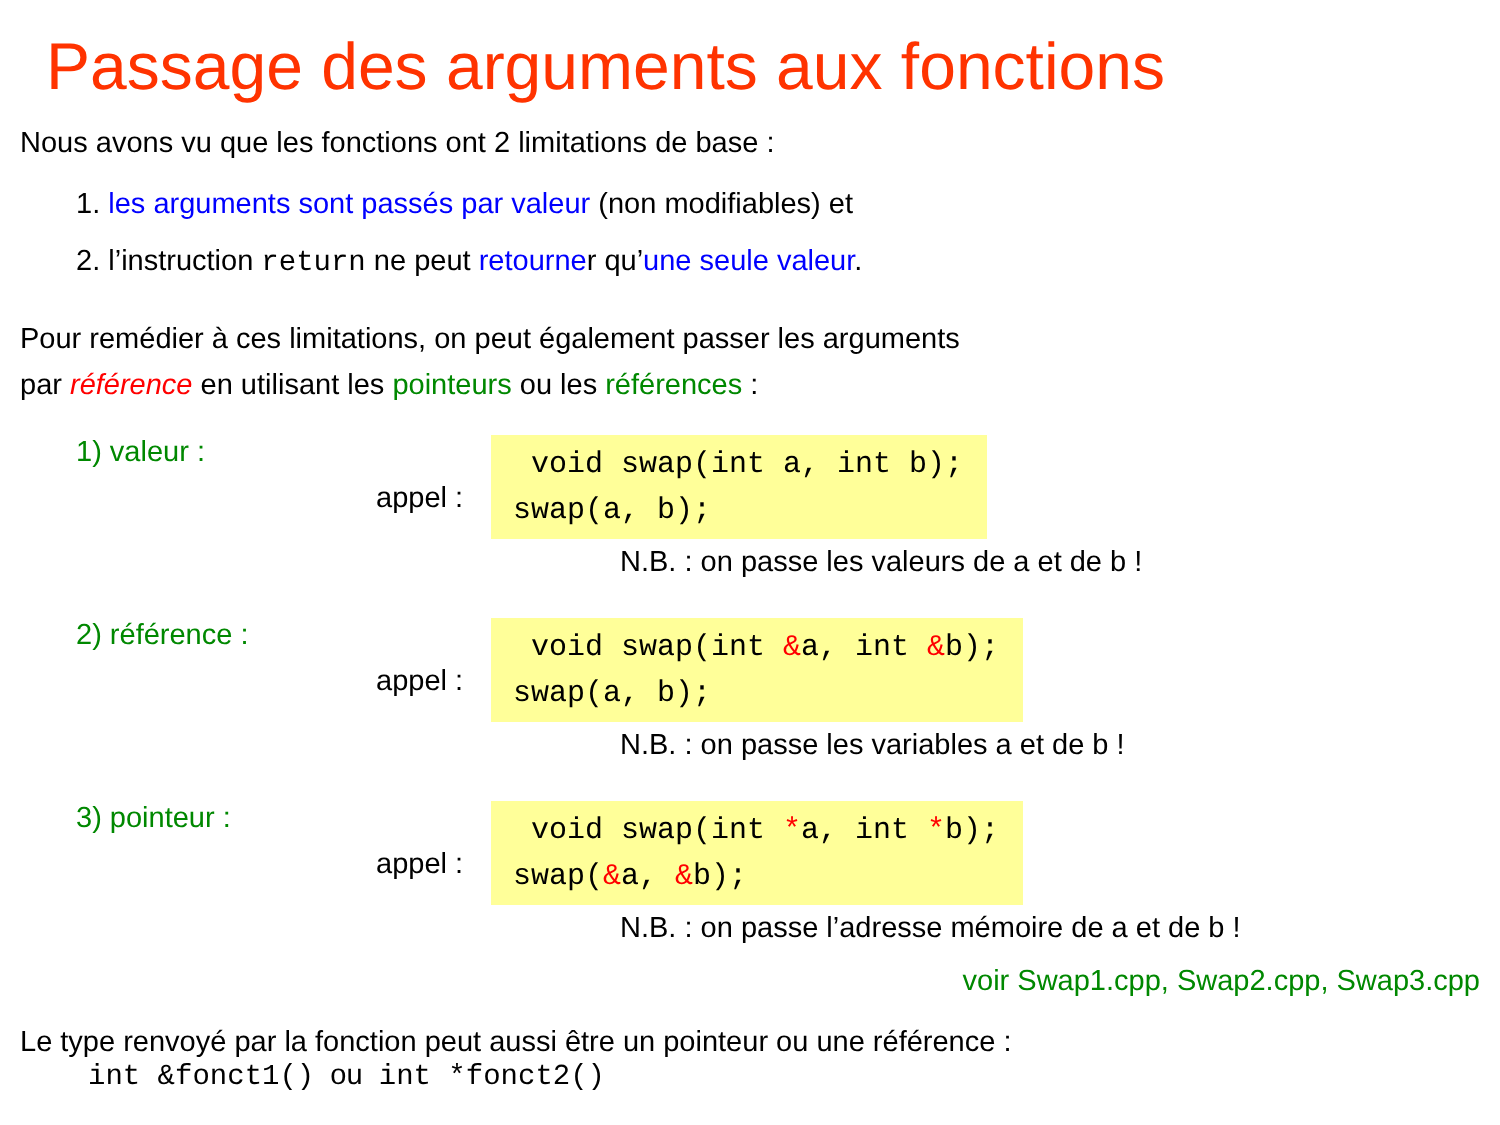Passage des arguments aux fonctions
Nous avons vu que les fonctions ont 2 limitations de base :
1. les arguments sont passés par valeur (non modifiables) et
2. l’instruction return ne peut retourner qu’une seule valeur.
Pour remédier à ces limitations, on peut également passer les arguments
par référence en utilisant les pointeurs ou les références :
1) valeur :
appel :
void swap(int a, int b);
swap(a, b);
N.B. : on passe les valeurs de a et de b !
2) référence :
appel :
void swap(int &a, int &b);
swap(a, b);
N.B. : on passe les variables a et de b !
3) pointeur :
appel :
void swap(int *a, int *b);
swap(&a, &b);
N.B. : on passe l’adresse mémoire de a et de b !
voir Swap1.cpp, Swap2.cpp, Swap3.cpp
Le type renvoyé par la fonction peut aussi être un pointeur ou une référence :
int &fonct1() ou int *fonct2()